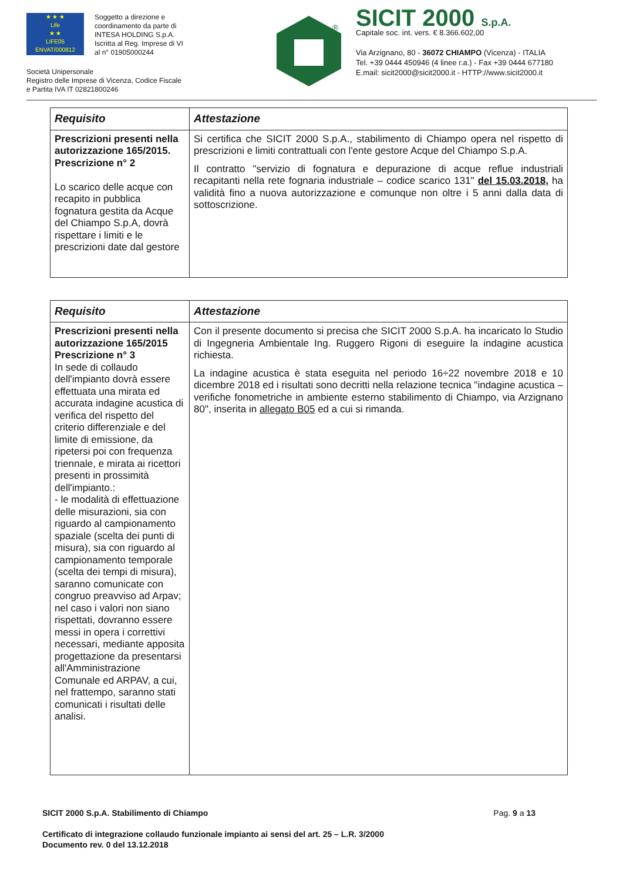★ ★ ★
Life
★ ★
LIFE05 ENVAT/000812
Soggetto a direzione e
coordinamento da parte di
INTESA HOLDING S.p.A.
Iscritta al Reg. Imprese di VI
al n° 01905000244
Società Unipersonale
Registro delle Imprese di Vicenza, Codice Fiscale
e Partita IVA IT 02821800246
®
SICIT 2000 S.p.A.
Capitale soc. int. vers. € 8.366.602,00
Via Arzignano, 80 - 36072 CHIAMPO (Vicenza) - ITALIA
Tel. +39 0444 450946 (4 linee r.a.) - Fax +39 0444 677180
E.mail: sicit2000@sicit2000.it - HTTP://www.sicit2000.it
| Requisito | Attestazione |
| --- | --- |
| Prescrizioni presenti nella autorizzazione 165/2015. Prescrizione n° 2 Lo scarico delle acque con recapito in pubblica fognatura gestita da Acque del Chiampo S.p.A, dovrà rispettare i limiti e le prescrizioni date dal gestore | Si certifica che SICIT 2000 S.p.A., stabilimento di Chiampo opera nel rispetto di prescrizioni e limiti contrattuali con l'ente gestore Acque del Chiampo S.p.A. Il contratto "servizio di fognatura e depurazione di acque reflue industriali recapitanti nella rete fognaria industriale – codice scarico 131" del 15.03.2018, ha validità fino a nuova autorizzazione e comunque non oltre i 5 anni dalla data di sottoscrizione. |
| Requisito | Attestazione |
| --- | --- |
| Prescrizioni presenti nella autorizzazione 165/2015 Prescrizione n° 3 In sede di collaudo dell'impianto dovrà essere effettuata una mirata ed accurata indagine acustica di verifica del rispetto del criterio differenziale e del limite di emissione, da ripetersi poi con frequenza triennale, e mirata ai ricettori presenti in prossimità dell'impianto.: - le modalità di effettuazione delle misurazioni, sia con riguardo al campionamento spaziale (scelta dei punti di misura), sia con riguardo al campionamento temporale (scelta dei tempi di misura), saranno comunicate con congruo preavviso ad Arpav; nel caso i valori non siano rispettati, dovranno essere messi in opera i correttivi necessari, mediante apposita progettazione da presentarsi all'Amministrazione Comunale ed ARPAV, a cui, nel frattempo, saranno stati comunicati i risultati delle analisi. | Con il presente documento si precisa che SICIT 2000 S.p.A. ha incaricato lo Studio di Ingegneria Ambientale Ing. Ruggero Rigoni di eseguire la indagine acustica richiesta. La indagine acustica è stata eseguita nel periodo 16÷22 novembre 2018 e 10 dicembre 2018 ed i risultati sono decritti nella relazione tecnica "indagine acustica – verifiche fonometriche in ambiente esterno stabilimento di Chiampo, via Arzignano 80", inserita in allegato B05 ed a cui si rimanda. |
SICIT 2000 S.p.A. Stabilimento di Chiampo Pag. 9 a 13
Certificato di integrazione collaudo funzionale impianto ai sensi del art. 25 – L.R. 3/2000
Documento rev. 0 del 13.12.2018